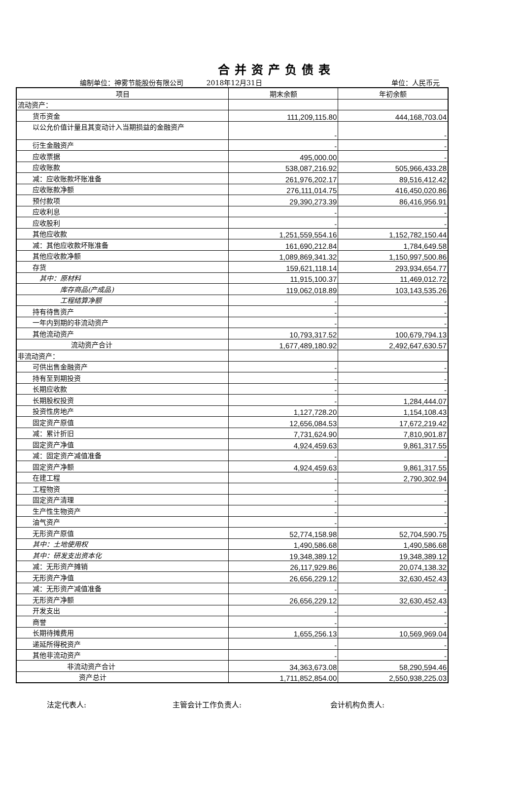合并资产负债表
编制单位：神雾节能股份有限公司 2018年12月31日 单位：人民币元
| 项目 | 期末余额 | 年初余额 |
| --- | --- | --- |
| 流动资产： | | |
| 货币资金 | 111,209,115.80 | 444,168,703.04 |
| 以公允价值计量且其变动计入当期损益的金融资产 | - | - |
| 衍生金融资产 | - | - |
| 应收票据 | 495,000.00 | - |
| 应收账款 | 538,087,216.92 | 505,966,433.28 |
| 减：应收账款坏账准备 | 261,976,202.17 | 89,516,412.42 |
| 应收账款净额 | 276,111,014.75 | 416,450,020.86 |
| 预付款项 | 29,390,273.39 | 86,416,956.91 |
| 应收利息 | - | - |
| 应收股利 | - | - |
| 其他应收款 | 1,251,559,554.16 | 1,152,782,150.44 |
| 减：其他应收款坏账准备 | 161,690,212.84 | 1,784,649.58 |
| 其他应收款净额 | 1,089,869,341.32 | 1,150,997,500.86 |
| 存货 | 159,621,118.14 | 293,934,654.77 |
| 其中：原材料 | 11,915,100.37 | 11,469,012.72 |
| 库存商品(产成品) | 119,062,018.89 | 103,143,535.26 |
| 工程结算净额 | - | - |
| 持有待售资产 | - | - |
| 一年内到期的非流动资产 | - | - |
| 其他流动资产 | 10,793,317.52 | 100,679,794.13 |
| 流动资产合计 | 1,677,489,180.92 | 2,492,647,630.57 |
| 非流动资产： | | |
| 可供出售金融资产 | - | - |
| 持有至到期投资 | - | - |
| 长期应收款 | - | - |
| 长期股权投资 | - | 1,284,444.07 |
| 投资性房地产 | 1,127,728.20 | 1,154,108.43 |
| 固定资产原值 | 12,656,084.53 | 17,672,219.42 |
| 减：累计折旧 | 7,731,624.90 | 7,810,901.87 |
| 固定资产净值 | 4,924,459.63 | 9,861,317.55 |
| 减：固定资产减值准备 | - | - |
| 固定资产净额 | 4,924,459.63 | 9,861,317.55 |
| 在建工程 | - | 2,790,302.94 |
| 工程物资 | - | - |
| 固定资产清理 | - | - |
| 生产性生物资产 | - | - |
| 油气资产 | - | - |
| 无形资产原值 | 52,774,158.98 | 52,704,590.75 |
| 其中：土地使用权 | 1,490,586.68 | 1,490,586.68 |
| 其中：研发支出资本化 | 19,348,389.12 | 19,348,389.12 |
| 减：无形资产摊销 | 26,117,929.86 | 20,074,138.32 |
| 无形资产净值 | 26,656,229.12 | 32,630,452.43 |
| 减：无形资产减值准备 | - | - |
| 无形资产净额 | 26,656,229.12 | 32,630,452.43 |
| 开发支出 | - | - |
| 商誉 | - | - |
| 长期待摊费用 | 1,655,256.13 | 10,569,969.04 |
| 递延所得税资产 | - | - |
| 其他非流动资产 | - | - |
| 非流动资产合计 | 34,363,673.08 | 58,290,594.46 |
| 资产总计 | 1,711,852,854.00 | 2,550,938,225.03 |
法定代表人: 主管会计工作负责人: 会计机构负责人: